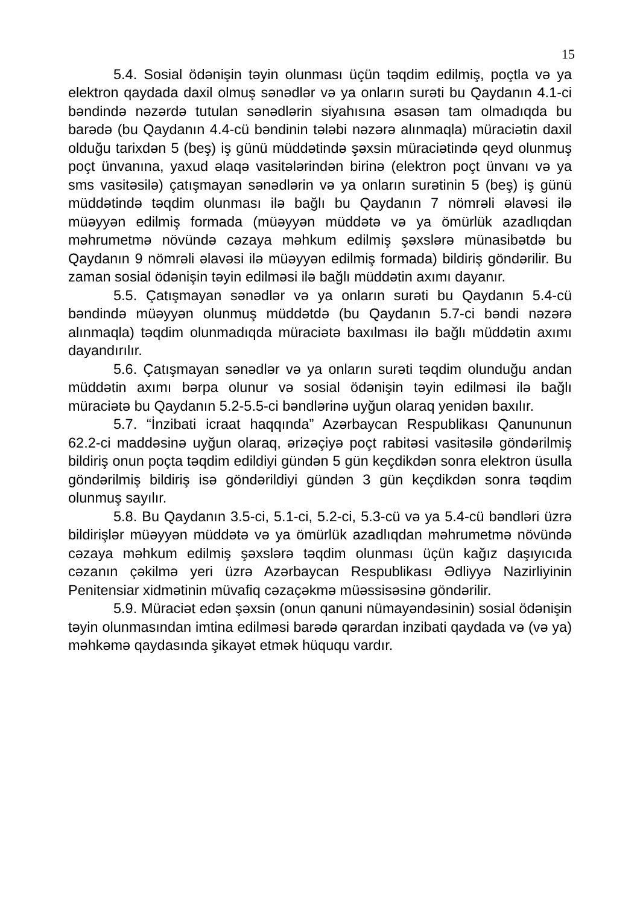15
5.4. Sosial ödənişin təyin olunması üçün təqdim edilmiş, poçtla və ya elektron qaydada daxil olmuş sənədlər və ya onların surəti bu Qaydanın 4.1-ci bəndində nəzərdə tutulan sənədlərin siyahısına əsasən tam olmadıqda bu barədə (bu Qaydanın 4.4-cü bəndinin tələbi nəzərə alınmaqla) müraciətin daxil olduğu tarixdən 5 (beş) iş günü müddətində şəxsin müraciətində qeyd olunmuş poçt ünvanına, yaxud əlaqə vasitələrindən birinə (elektron poçt ünvanı və ya sms vasitəsilə) çatışmayan sənədlərin və ya onların surətinin 5 (beş) iş günü müddətində təqdim olunması ilə bağlı bu Qaydanın 7 nömrəli əlavəsi ilə müəyyən edilmiş formada (müəyyən müddətə və ya ömürlük azadlıqdan məhrumetmə növündə cəzaya məhkum edilmiş şəxslərə münasibətdə bu Qaydanın 9 nömrəli əlavəsi ilə müəyyən edilmiş formada) bildiriş göndərilir. Bu zaman sosial ödənişin təyin edilməsi ilə bağlı müddətin axımı dayanır.
5.5. Çatışmayan sənədlər və ya onların surəti bu Qaydanın 5.4-cü bəndində müəyyən olunmuş müddətdə (bu Qaydanın 5.7-ci bəndi nəzərə alınmaqla) təqdim olunmadıqda müraciətə baxılması ilə bağlı müddətin axımı dayandırılır.
5.6. Çatışmayan sənədlər və ya onların surəti təqdim olunduğu andan müddətin axımı bərpa olunur və sosial ödənişin təyin edilməsi ilə bağlı müraciətə bu Qaydanın 5.2-5.5-ci bəndlərinə uyğun olaraq yenidən baxılır.
5.7. “İnzibati icraat haqqında” Azərbaycan Respublikası Qanununun 62.2-ci maddəsinə uyğun olaraq, ərizəçiyə poçt rabitəsi vasitəsilə göndərilmiş bildiriş onun poçta təqdim edildiyi gündən 5 gün keçdikdən sonra elektron üsulla göndərilmiş bildiriş isə göndərildiyi gündən 3 gün keçdikdən sonra təqdim olunmuş sayılır.
5.8. Bu Qaydanın 3.5-ci, 5.1-ci, 5.2-ci, 5.3-cü və ya 5.4-cü bəndləri üzrə bildirişlər müəyyən müddətə və ya ömürlük azadlıqdan məhrumetmə növündə cəzaya məhkum edilmiş şəxslərə təqdim olunması üçün kağız daşıyıcıda cəzanın çəkilmə yeri üzrə Azərbaycan Respublikası Ədliyyə Nazirliyinin Penitensiar xidmətinin müvafiq cəzaçəkmə müəssisəsinə göndərilir.
5.9. Müraciət edən şəxsin (onun qanuni nümayəndəsinin) sosial ödənişin təyin olunmasından imtina edilməsi barədə qərardan inzibati qaydada və (və ya) məhkəmə qaydasında şikayət etmək hüququ vardır.